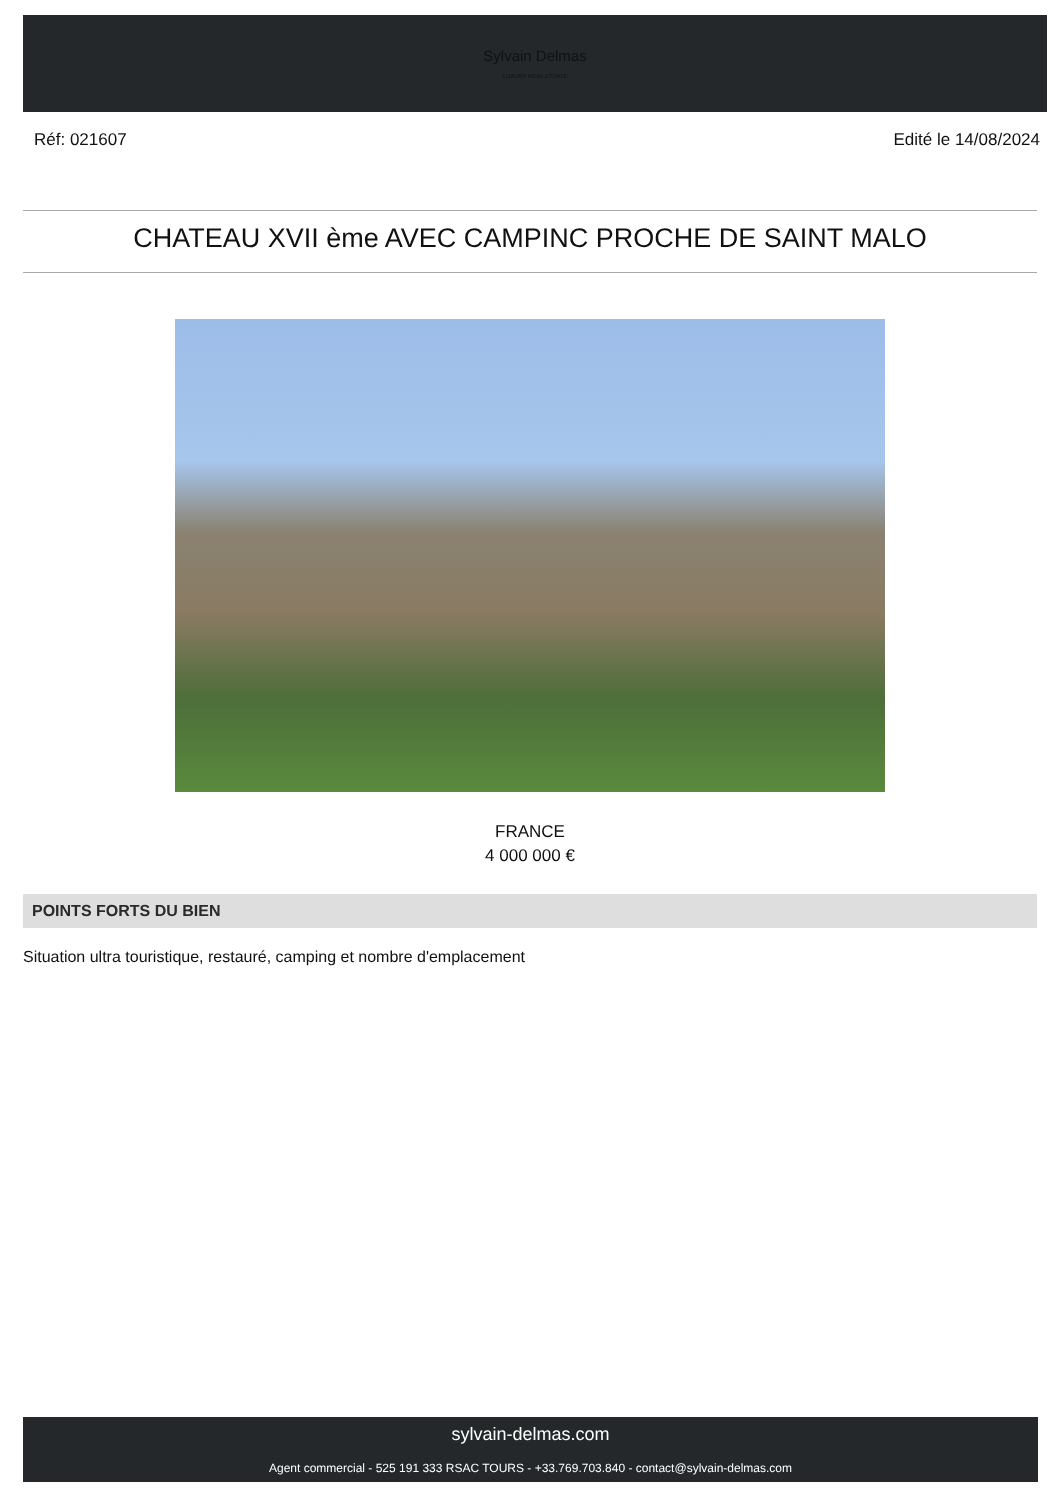Sylvain Delmas
LUXURY REAL ESTATE
Réf: 021607 Edité le 14/08/2024
CHATEAU XVII ème AVEC CAMPINC PROCHE DE SAINT MALO
FRANCE
4 000 000 €
POINTS FORTS DU BIEN
Situation ultra touristique, restauré, camping et nombre d'emplacement
sylvain-delmas.com
Agent commercial - 525 191 333 RSAC TOURS - +33.769.703.840 - contact@sylvain-delmas.com